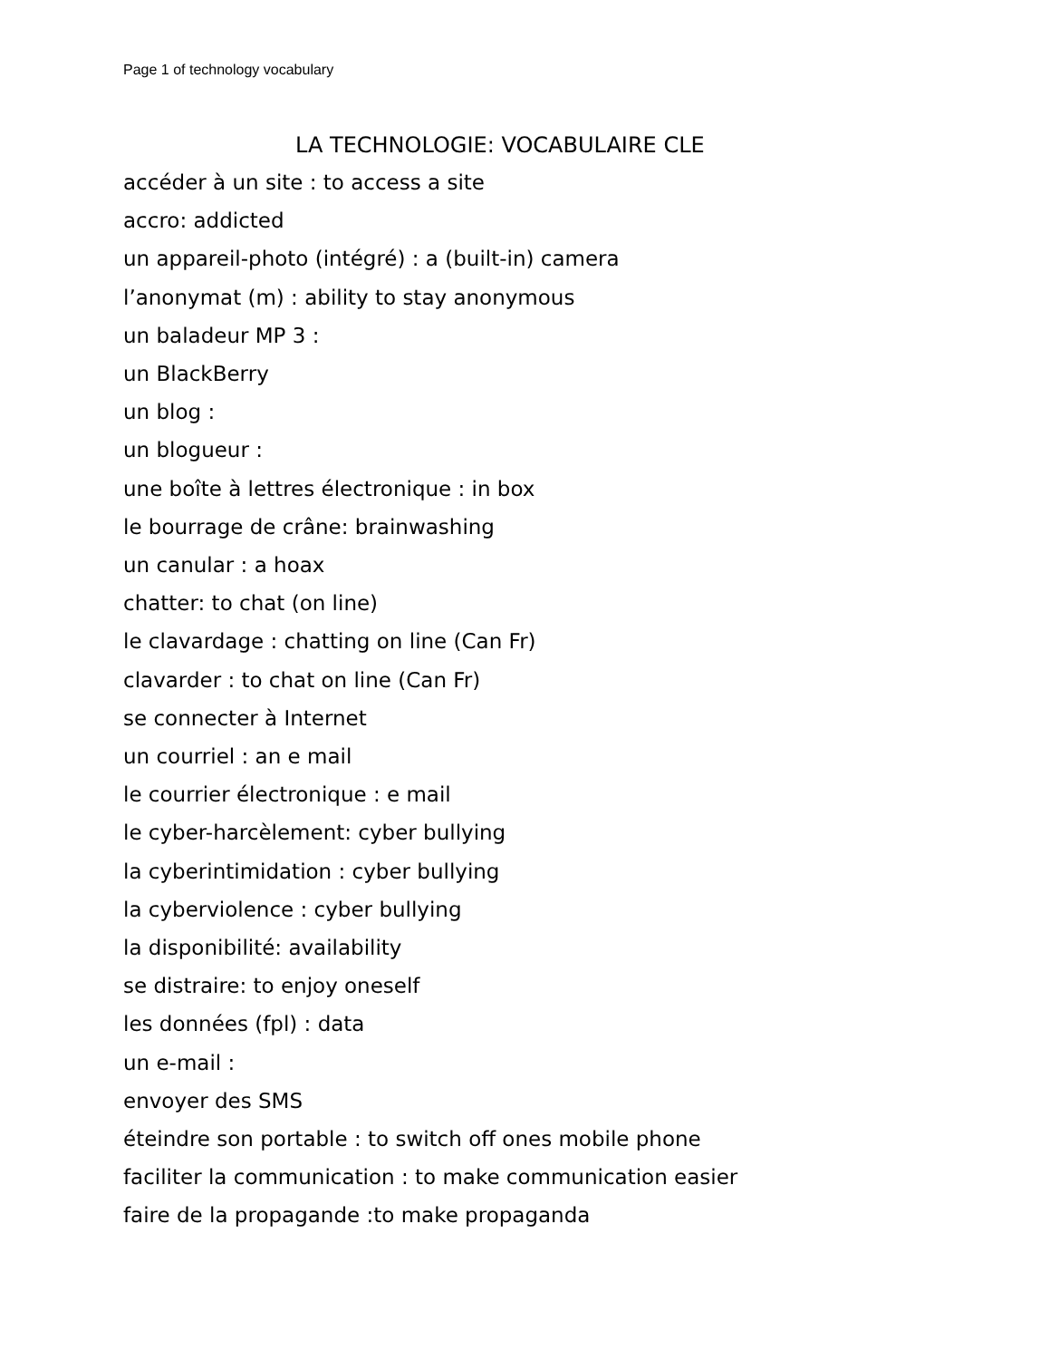Page 1 of technology vocabulary
LA TECHNOLOGIE: VOCABULAIRE CLE
accéder à un site : to access a site
accro: addicted
un appareil-photo (intégré) : a (built-in) camera
l’anonymat (m) : ability to stay anonymous
un baladeur MP 3 :
un BlackBerry
un blog :
un blogueur :
une boîte à lettres électronique : in box
le bourrage de crâne: brainwashing
un canular : a hoax
chatter: to chat (on line)
le clavardage : chatting on line (Can Fr)
clavarder : to chat on line (Can Fr)
se connecter à Internet
un courriel : an e mail
le courrier électronique : e mail
le cyber-harcèlement: cyber bullying
la cyberintimidation : cyber bullying
la cyberviolence : cyber bullying
la disponibilité: availability
se distraire: to enjoy oneself
les données (fpl) : data
un e-mail :
envoyer des SMS
éteindre son portable : to switch off ones mobile phone
faciliter la communication : to make communication easier
faire de la propagande :to make propaganda